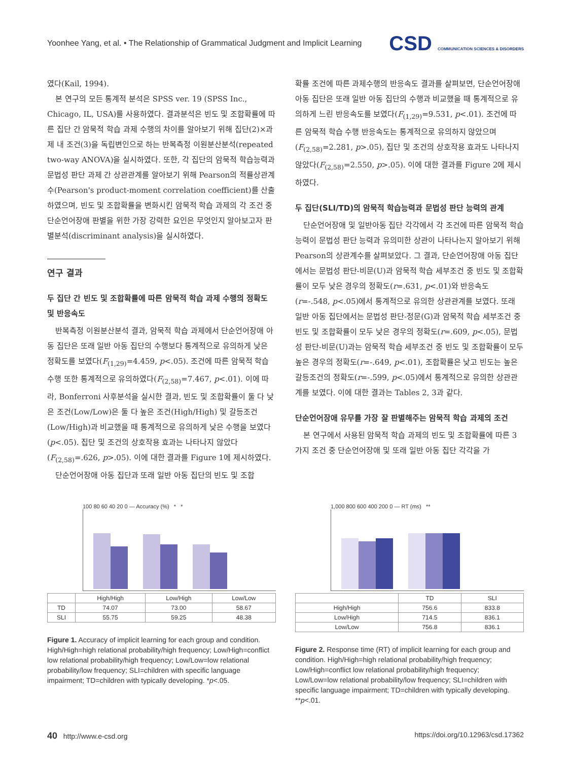Yoonhee Yang, et al. • The Relationship of Grammatical Judgment and Implicit Learning CSD COMMUNICATION SCIENCES & DISORDERS
였다(Kail, 1994).
본 연구의 모든 통계적 분석은 SPSS ver. 19 (SPSS Inc., Chicago, IL, USA)를 사용하였다. 결과분석은 빈도 및 조합확률에 따른 집단 간 암묵적 학습 과제 수행의 차이를 알아보기 위해 집단(2)×과제 내 조건(3)을 독립변인으로 하는 반복측정 이원분산분석(repeated two-way ANOVA)을 실시하였다. 또한, 각 집단의 암묵적 학습능력과 문법성 판단 과제 간 상관관계를 알아보기 위해 Pearson의 적률상관계수(Pearson's product-moment correlation coefficient)를 산출하였으며, 빈도 및 조합확률을 변화시킨 암묵적 학습 과제의 각 조건 중 단순언어장애 판별을 위한 가장 강력한 요인은 무엇인지 알아보고자 판별분석(discriminant analysis)을 실시하였다.
연구 결과
두 집단 간 빈도 및 조합확률에 따른 암묵적 학습 과제 수행의 정확도 및 반응속도
반복측정 이원분산분석 결과, 암묵적 학습 과제에서 단순언어장애 아동 집단은 또래 일반 아동 집단의 수행보다 통계적으로 유의하게 낮은 정확도를 보였다(F<sub>(1,29)</sub>=4.459, p<.05). 조건에 따른 암묵적 학습 수행 또한 통계적으로 유의하였다(F<sub>(2,58)</sub>=7.467, p<.01). 이에 따라, Bonferroni 사후분석을 실시한 결과, 빈도 및 조합확률이 둘 다 낮은 조건(Low/Low)은 둘 다 높은 조건(High/High) 및 갈등조건(Low/High)과 비교했을 때 통계적으로 유의하게 낮은 수행을 보였다(p<.05). 집단 및 조건의 상호작용 효과는 나타나지 않았다(F<sub>(2,58)</sub>=.626, p>.05). 이에 대한 결과를 Figure 1에 제시하였다.
단순언어장애 아동 집단과 또래 일반 아동 집단의 빈도 및 조합
확률 조건에 따른 과제수행의 반응속도 결과를 살펴보면, 단순언어장애 아동 집단은 또래 일반 아동 집단의 수행과 비교했을 때 통계적으로 유의하게 느린 반응속도를 보였다(F<sub>(1,29)</sub>=9.531, p<.01). 조건에 따른 암묵적 학습 수행 반응속도는 통계적으로 유의하지 않았으며(F<sub>(2,58)</sub>=2.281, p>.05), 집단 및 조건의 상호작용 효과도 나타나지 않았다(F<sub>(2,58)</sub>=2.550, p>.05). 이에 대한 결과를 Figure 2에 제시하였다.
두 집단(SLI/TD)의 암묵적 학습능력과 문법성 판단 능력의 관계
단순언어장애 및 일반아동 집단 각각에서 각 조건에 따른 암묵적 학습능력이 문법성 판단 능력과 유의미한 상관이 나타나는지 알아보기 위해 Pearson의 상관계수를 살펴보았다. 그 결과, 단순언어장애 아동 집단에서는 문법성 판단-비문(U)과 암묵적 학습 세부조건 중 빈도 및 조합확률이 모두 낮은 경우의 정확도(r=.631, p<.01)와 반응속도(r=-.548, p<.05)에서 통계적으로 유의한 상관관계를 보였다. 또래 일반 아동 집단에서는 문법성 판단-정문(G)과 암묵적 학습 세부조건 중 빈도 및 조합확률이 모두 낮은 경우의 정확도(r=.609, p<.05), 문법성 판단-비문(U)과는 암묵적 학습 세부조건 중 빈도 및 조합확률이 모두 높은 경우의 정확도(r=-.649, p<.01), 조합확률은 낮고 빈도는 높은 갈등조건의 정확도(r=-.599, p<.05)에서 통계적으로 유의한 상관관계를 보였다. 이에 대한 결과는 Tables 2, 3과 같다.
단순언어장애 유무를 가장 잘 판별해주는 암묵적 학습 과제의 조건
본 연구에서 사용된 암묵적 학습 과제의 빈도 및 조합확률에 따른 3가지 조건 중 단순언어장애 및 또래 일반 아동 집단 각각을 가
100 80 60 40 20 0 — Accuracy (%) * *
| | High/High | Low/High | Low/Low |
| --- | --- | --- | --- |
| TD | 74.07 | 73.00 | 58.67 |
| SLI | 55.75 | 59.25 | 48.38 |
Figure 1. Accuracy of implicit learning for each group and condition. High/High=high relational probability/high frequency; Low/High=conflict low relational probability/high frequency; Low/Low=low relational probability/low frequency; SLI=children with specific language impairment; TD=children with typically developing. *p<.05.
1,000 800 600 400 200 0 — RT (ms) **
| | TD | SLI |
| --- | --- | --- |
| High/High | 756.6 | 833.8 |
| Low/High | 714.5 | 836.1 |
| Low/Low | 756.8 | 836.1 |
Figure 2. Response time (RT) of implicit learning for each group and condition. High/High=high relational probability/high frequency; Low/High=conflict low relational probability/high frequency; Low/Low=low relational probability/low frequency; SLI=children with specific language impairment; TD=children with typically developing. **p<.01.
40 http://www.e-csd.org https://doi.org/10.12963/csd.17362